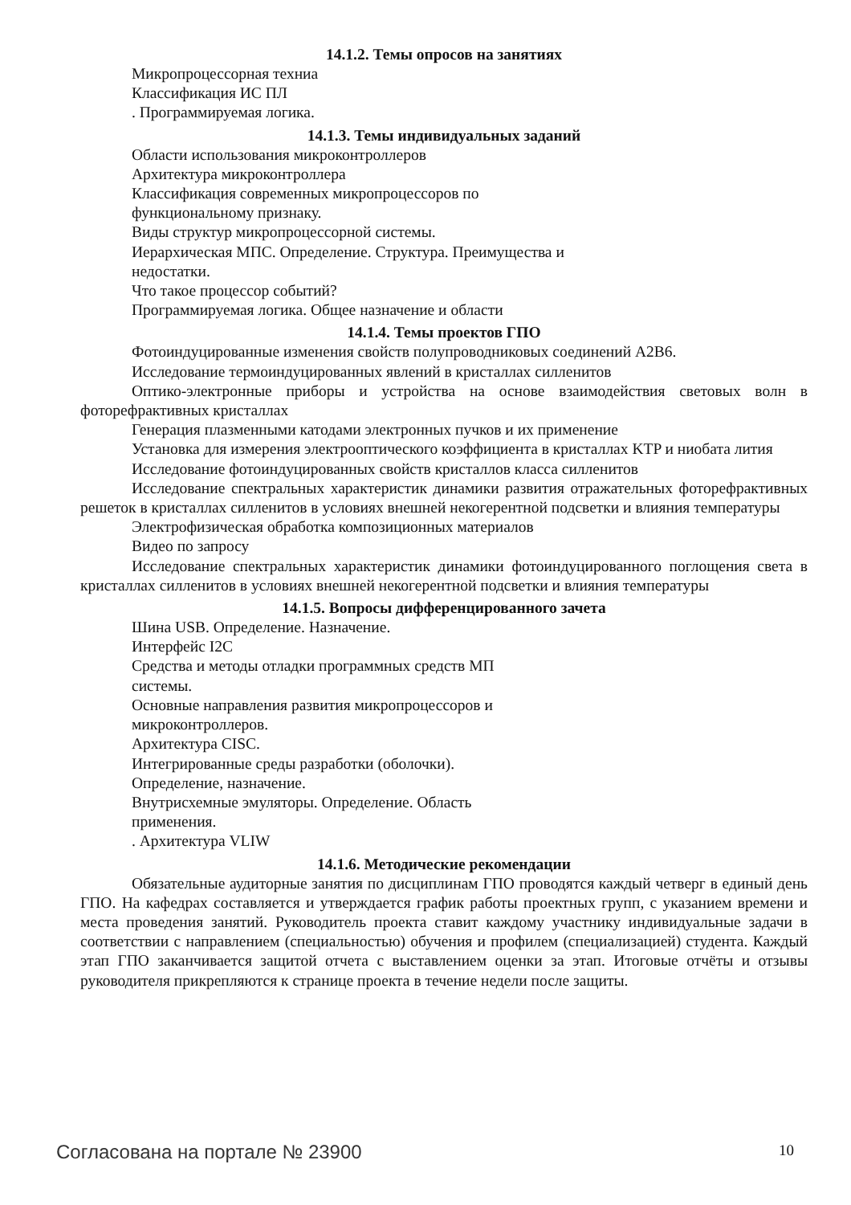14.1.2. Темы опросов на занятиях
Микропроцессорная техниа
Классификация ИС ПЛ
. Программируемая логика.
14.1.3. Темы индивидуальных заданий
Области использования микроконтроллеров
Архитектура микроконтроллера
Классификация современных микропроцессоров по
функциональному признаку.
Виды структур микропроцессорной системы.
Иерархическая МПС. Определение. Структура. Преимущества и
недостатки.
Что такое процессор событий?
Программируемая логика. Общее назначение и области
14.1.4. Темы проектов ГПО
Фотоиндуцированные изменения свойств полупроводниковых соединений A2B6.
Исследование термоиндуцированных явлений в кристаллах силленитов
Оптико-электронные приборы и устройства на основе взаимодействия световых волн в фоторефрактивных кристаллах
Генерация плазменными катодами электронных пучков и их применение
Установка для измерения электрооптического коэффициента в кристаллах KTP и ниобата лития
Исследование фотоиндуцированных свойств кристаллов класса силленитов
Исследование спектральных характеристик динамики развития отражательных фоторефрактивных решеток в кристаллах силленитов в условиях внешней некогерентной подсветки и влияния температуры
Электрофизическая обработка композиционных материалов
Видео по запросу
Исследование спектральных характеристик динамики фотоиндуцированного поглощения света в кристаллах силленитов в условиях внешней некогерентной подсветки и влияния температуры
14.1.5. Вопросы дифференцированного зачета
Шина USB. Определение. Назначение.
Интерфейс I2C
Средства и методы отладки программных средств МП
системы.
Основные направления развития микропроцессоров и
микроконтроллеров.
Архитектура CISC.
Интегрированные среды разработки (оболочки).
Определение, назначение.
Внутрисхемные эмуляторы. Определение. Область
применения.
. Архитектура VLIW
14.1.6. Методические рекомендации
Обязательные аудиторные занятия по дисциплинам ГПО проводятся каждый четверг в единый день ГПО. На кафедрах составляется и утверждается график работы проектных групп, с указанием времени и места проведения занятий. Руководитель проекта ставит каждому участнику индивидуальные задачи в соответствии с направлением (специальностью) обучения и профилем (специализацией) студента. Каждый этап ГПО заканчивается защитой отчета с выставлением оценки за этап. Итоговые отчёты и отзывы руководителя прикрепляются к странице проекта в течение недели после защиты.
Согласована на портале № 23900 10